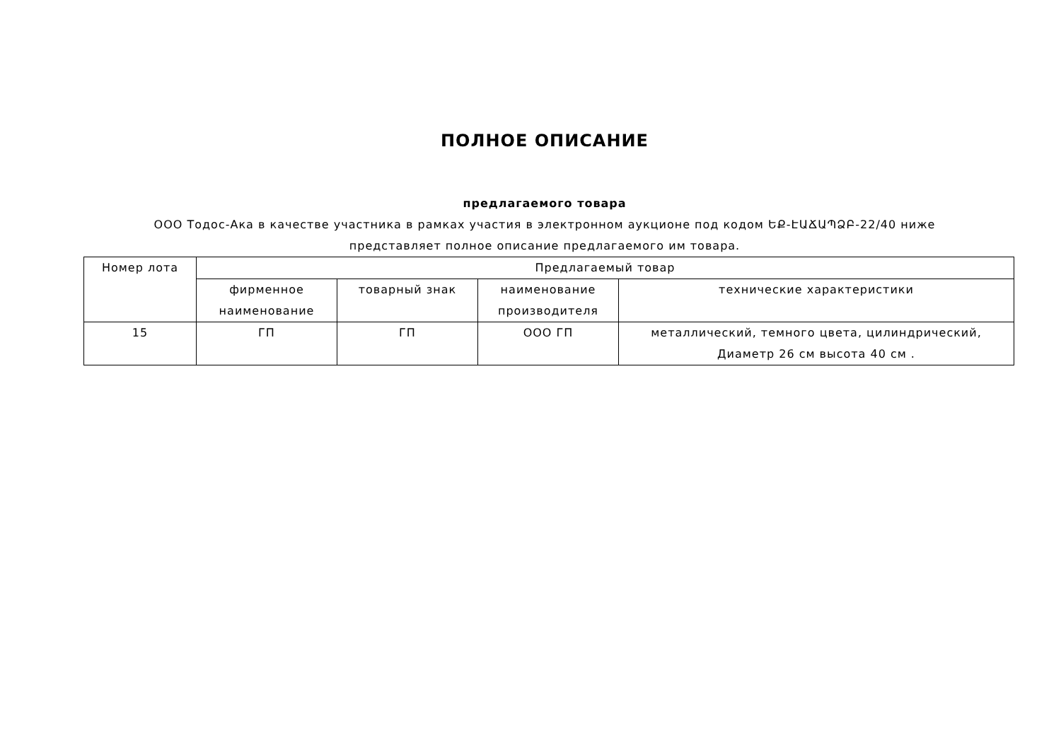ПОЛНОЕ ОПИСАНИЕ
предлагаемого товара
ООО Тодос-Ака в качестве участника в рамках участия в электронном аукционе под кодом ԵՔ-ԷԱՃԱՊՁԲ-22/40 ниже
представляет полное описание предлагаемого им товара.
| Номер лота | Предлагаемый товар | | | |
| | фирменное наименование | товарный знак | наименование производителя | технические характеристики |
| 15 | ГП | ГП | ООО ГП | металлический, темного цвета, цилиндрический, Диаметр 26 см высота 40 см . |